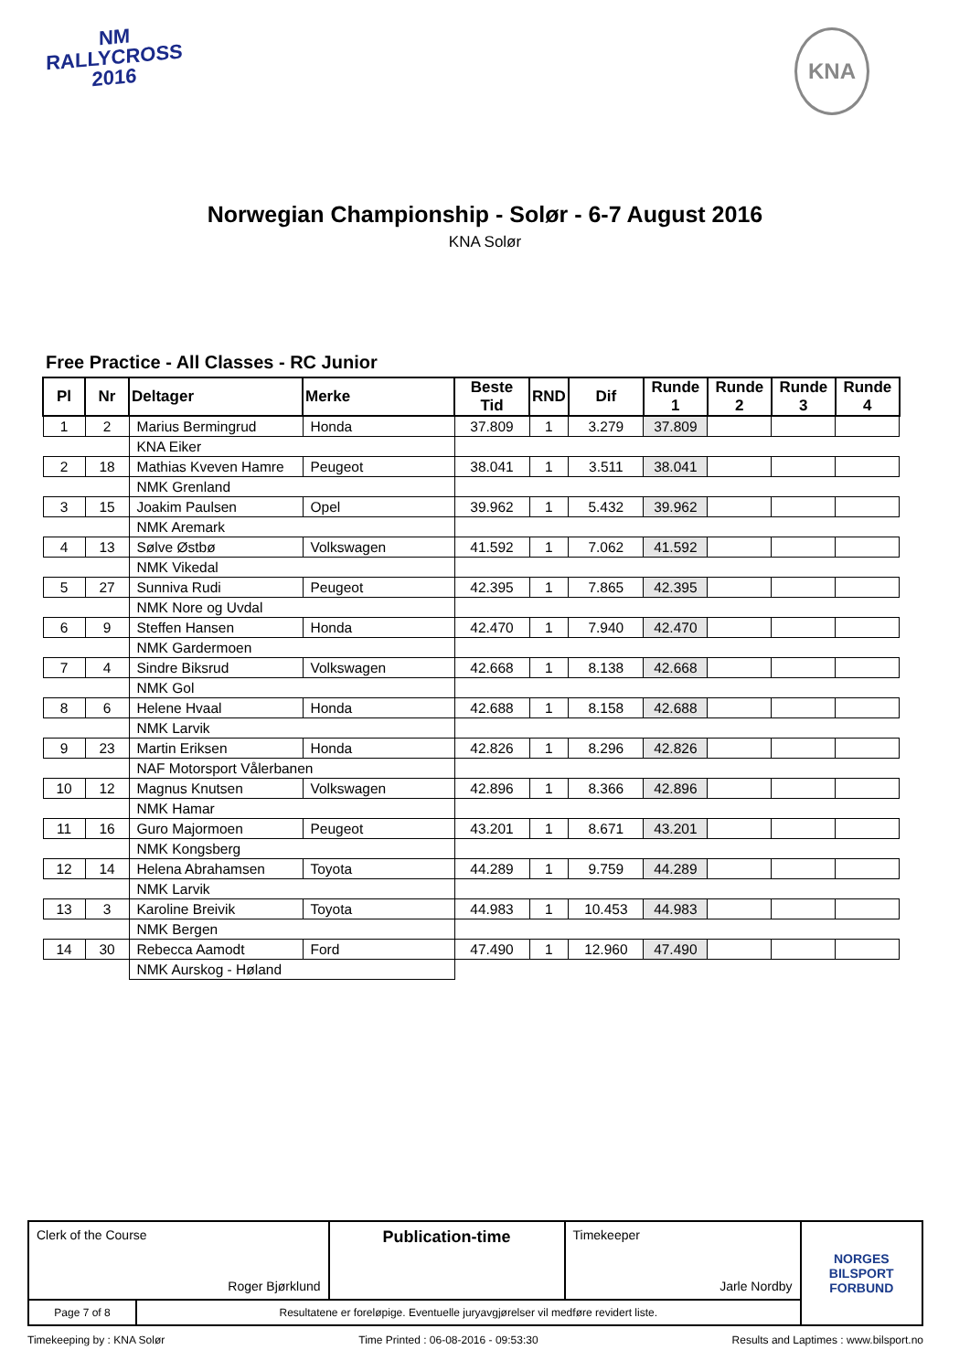NM
RALLYCROSS
2016
KNA
Norwegian Championship - Solør - 6-7 August 2016
KNA Solør
Free Practice - All Classes - RC Junior
| Pl | Nr | Deltager | Merke | Beste Tid | RND | Dif | Runde 1 | Runde 2 | Runde 3 | Runde 4 |
| --- | --- | --- | --- | --- | --- | --- | --- | --- | --- | --- |
| 1 | 2 | Marius Bermingrud | Honda | 37.809 | 1 | 3.279 | 37.809 | | | |
| | | KNA Eiker | | | | | | | | |
| 2 | 18 | Mathias Kveven Hamre | Peugeot | 38.041 | 1 | 3.511 | 38.041 | | | |
| | | NMK Grenland | | | | | | | | |
| 3 | 15 | Joakim Paulsen | Opel | 39.962 | 1 | 5.432 | 39.962 | | | |
| | | NMK Aremark | | | | | | | | |
| 4 | 13 | Sølve Østbø | Volkswagen | 41.592 | 1 | 7.062 | 41.592 | | | |
| | | NMK Vikedal | | | | | | | | |
| 5 | 27 | Sunniva Rudi | Peugeot | 42.395 | 1 | 7.865 | 42.395 | | | |
| | | NMK Nore og Uvdal | | | | | | | | |
| 6 | 9 | Steffen Hansen | Honda | 42.470 | 1 | 7.940 | 42.470 | | | |
| | | NMK Gardermoen | | | | | | | | |
| 7 | 4 | Sindre Biksrud | Volkswagen | 42.668 | 1 | 8.138 | 42.668 | | | |
| | | NMK Gol | | | | | | | | |
| 8 | 6 | Helene Hvaal | Honda | 42.688 | 1 | 8.158 | 42.688 | | | |
| | | NMK Larvik | | | | | | | | |
| 9 | 23 | Martin Eriksen | Honda | 42.826 | 1 | 8.296 | 42.826 | | | |
| | | NAF Motorsport Vålerbanen | | | | | | | | |
| 10 | 12 | Magnus Knutsen | Volkswagen | 42.896 | 1 | 8.366 | 42.896 | | | |
| | | NMK Hamar | | | | | | | | |
| 11 | 16 | Guro Majormoen | Peugeot | 43.201 | 1 | 8.671 | 43.201 | | | |
| | | NMK Kongsberg | | | | | | | | |
| 12 | 14 | Helena Abrahamsen | Toyota | 44.289 | 1 | 9.759 | 44.289 | | | |
| | | NMK Larvik | | | | | | | | |
| 13 | 3 | Karoline Breivik | Toyota | 44.983 | 1 | 10.453 | 44.983 | | | |
| | | NMK Bergen | | | | | | | | |
| 14 | 30 | Rebecca Aamodt | Ford | 47.490 | 1 | 12.960 | 47.490 | | | |
| | | NMK Aurskog - Høland | | | | | | | | |
| Clerk of the Course Roger Bjørklund | | Publication-time | Timekeeper Jarle Nordby | NORGES BILSPORT FORBUND |
| Page 7 of 8 | Resultatene er foreløpige. Eventuelle juryavgjørelser vil medføre revidert liste. | | | |
Timekeeping by : KNA Solør Time Printed : 06-08-2016 - 09:53:30 Results and Laptimes : www.bilsport.no